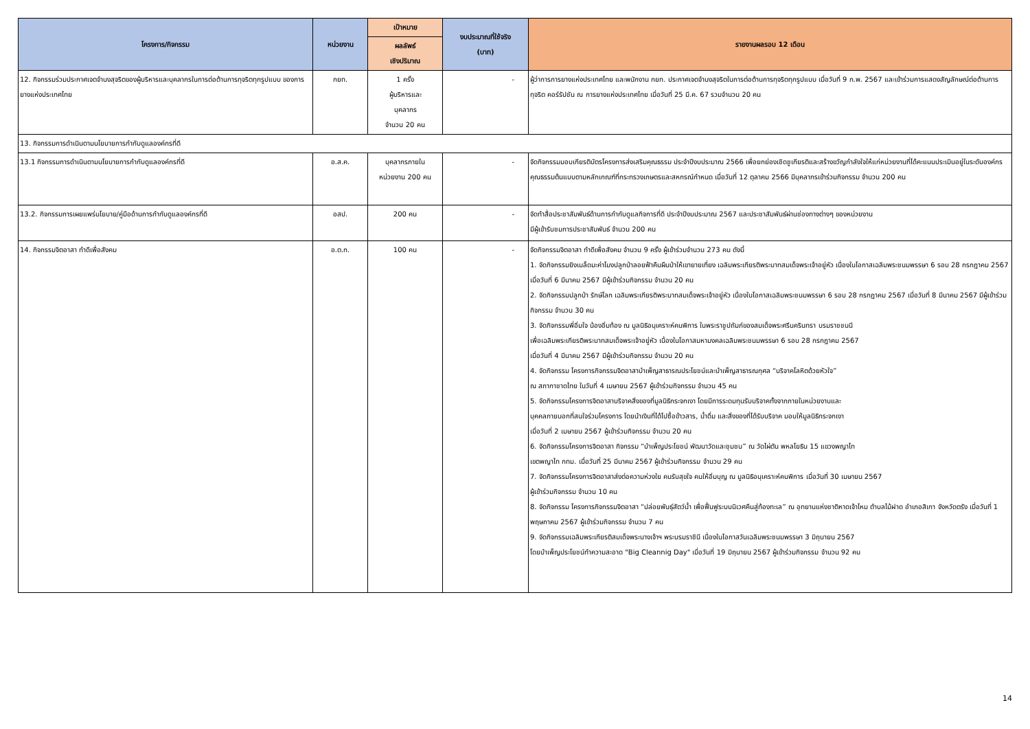| โครงการ/กิจกรรม | หน่วยงาน | เป้าหมาย | งบประมาณที่ใช้จริง (บาท) | รายงานผลรอบ 12 เดือน |
| --- | --- | --- | --- | --- |
| | | ผลลัพธ์ เชิงปริมาณ | | |
| 12. กิจกรรมร่วมประกาศเจตจำนงสุจริตของผู้บริหารและบุคลากรในการต่อต้านการทุจริตทุกรูปแบบ ของการยางแห่งประเทศไทย | กยท. | 1 ครั้ง ผู้บริหารและ บุคลากร จำนวน 20 คน | - | ผู้ว่าการการยางแห่งประเทศไทย และพนักงาน กยท. ประกาศเจตจำนงสุจริตในการต่อต้านการทุจริตทุกรูปแบบ เมื่อวันที่ 9 ก.พ. 2567 และเข้าร่วมการแสดงสัญลักษณ์ต่อต้านการทุจริต คอร์รัปชัน ณ การยางแห่งประเทศไทย เมื่อวันที่ 25 มี.ค. 67 รวมจำนวน 20 คน |
| 13. กิจกรรมการดำเนินตามนโยบายการกำกับดูแลองค์กรที่ดี | | | | |
| 13.1 กิจกรรมการดำเนินตามนโยบายการกำกับดูแลองค์กรที่ดี | อ.ส.ค. | บุคลากรภายใน หน่วยงาน 200 คน | - | จัดกิจกรรมมอบเกียรติบัตรโครงการส่งเสริมคุณธรรม ประจำปีงบประมาณ 2566 เพื่อยกย่องเชิดชูเกียรติและสร้างขวัญกำลังใจให้แก่หน่วยงานที่ได้คะแนนประเมินอยู่ในระดับองค์กรคุณธรรมต้นแบบตามหลักเกณฑ์ที่กระทรวงเกษตรและสหกรณ์กำหนด เมื่อวันที่ 12 ตุลาคม 2566 มีบุคลากรเข้าร่วมกิจกรรม จำนวน 200 คน |
| 13.2. กิจกรรมการเผยแพร่นโยบาย/คู่มือด้านการกำกับดูแลองค์กรที่ดี | อสป. | 200 คน | - | จัดทำสื่อประชาสัมพันธ์ด้านการกำกับดูแลกิจการที่ดี ประจำปีงบประมาณ 2567 และประชาสัมพันธ์ผ่านช่องทางต่างๆ ของหน่วยงาน มีผู้เข้ารับชมการประชาสัมพันธ์ จำนวน 200 คน |
| 14. กิจกรรมจิตอาสา ทำดีเพื่อสังคม | อ.ต.ก. | 100 คน | - | จัดกิจกรรมจิตอาสา ทำดีเพื่อสังคม จำนวน 9 ครั้ง ผู้เข้าร่วมจำนวน 273 คน ดังนี้ 1. จัดกิจกรรมยิงเมล็ดมะค่าโมงปลูกป่าลอยฟ้าคืนผืนป่าให้เขายายเที่ยง เฉลิมพระเกียรติพระบาทสมเด็จพระเจ้าอยู่หัว เนื่องในโอกาสเฉลิมพระชนมพรรษา 6 รอบ 28 กรกฎาคม 2567 เมื่อวันที่ 6 มีนาคม 2567 มีผู้เข้าร่วมกิจกรรม จำนวน 20 คน 2. จัดกิจกรรมปลูกป่า รักษ์โลก เฉลิมพระเกียรติพระบาทสมเด็จพระเจ้าอยู่หัว เนื่องในโอกาสเฉลิมพระชนมพรรษา 6 รอบ 28 กรกฎาคม 2567 เมื่อวันที่ 8 มีนาคม 2567 มีผู้เข้าร่วมกิจกรรม จำนวน 30 คน 3. จัดกิจกรรมพี่อิ่มใจ น้องอิ่มท้อง ณ มูลนิธิอนุเคราะห์คนพิการ ในพระราชูปถัมภ์ของสมเด็จพระศรีนครินทรา บรมราชชนนี เพื่อเฉลิมพระเกียรติพระบาทสมเด็จพระเจ้าอยู่หัว เนื่องในโอกาสมหามงคลเฉลิมพระชนมพรรษา 6 รอบ 28 กรกฎาคม 2567 เมื่อวันที่ 4 มีนาคม 2567 มีผู้เข้าร่วมกิจกรรม จำนวน 20 คน 4. จัดกิจกรรม โครงการกิจกรรมจิตอาสาบำเพ็ญสาธารณประโยชน์และบำเพ็ญสาธารณกุศล “บริจาคโลหิตด้วยหัวใจ” ณ สภากาชาดไทย ในวันที่ 4 เมษายน 2567 ผู้เข้าร่วมกิจกรรม จำนวน 45 คน 5. จัดกิจกรรมโครงการจิตอาสาบริจาคสิ่งของที่มูลนิธิกระจกเงา โดยมีการระดมทุนรับบริจาคทั้งจากภายในหน่วยงานและ บุคคลภายนอกที่สนใจร่วมโครงการ โดยนำเงินที่ได้ไปซื้อข้าวสาร, น้ำดื่ม และสิ่งของที่ได้รับบริจาค มอบให้มูลนิธิกระจกเงา เมื่อวันที่ 2 เมษายน 2567 ผู้เข้าร่วมกิจกรรม จำนวน 20 คน 6. จัดกิจกรรมโครงการจิตอาสา กิจกรรม “บำเพ็ญประโยชน์ พัฒนาวัดและชุมชน” ณ วัดไผ่ตัน พหลโยธิน 15 แขวงพญาไท เขตพญาไท กทม. เมื่อวันที่ 25 มีนาคม 2567 ผู้เข้าร่วมกิจกรรม จำนวน 29 คน 7. จัดกิจกรรมโครงการจิตอาสาส่งต่อความห่วงใย คนรับสุขใจ คนให้อิ่มบุญ ณ มูลนิธิอนุเคราะห์คนพิการ เมื่อวันที่ 30 เมษายน 2567 ผู้เข้าร่วมกิจกรรม จำนวน 10 คน 8. จัดกิจกรรม โครงการกิจกรรมจิตอาสา “ปล่อยพันธุ์สัตว์น้ำ เพื่อฟื้นฟูระบบนิเวศคืนสู่ท้องทะเล” ณ อุทยานแห่งชาติหาดเจ้าไหม ตำบลไม้ฝาด อำเภอสิเกา จังหวัดตรัง เมื่อวันที่ 1 พฤษภาคม 2567 ผู้เข้าร่วมกิจกรรม จำนวน 7 คน 9. จัดกิจกรรมเฉลิมพระเกียรติสมเด็จพระนางเจ้าฯ พระบรมราชินี เนื่องในโอกาสวันเฉลิมพระชนมพรรษา 3 มิถุนายน 2567 โดยบำเพ็ญประโยชน์ทำความสะอาด "Big Cleannig Day" เมื่อวันที่ 19 มิถุนายน 2567 ผู้เข้าร่วมกิจกรรม จำนวน 92 คน |
14